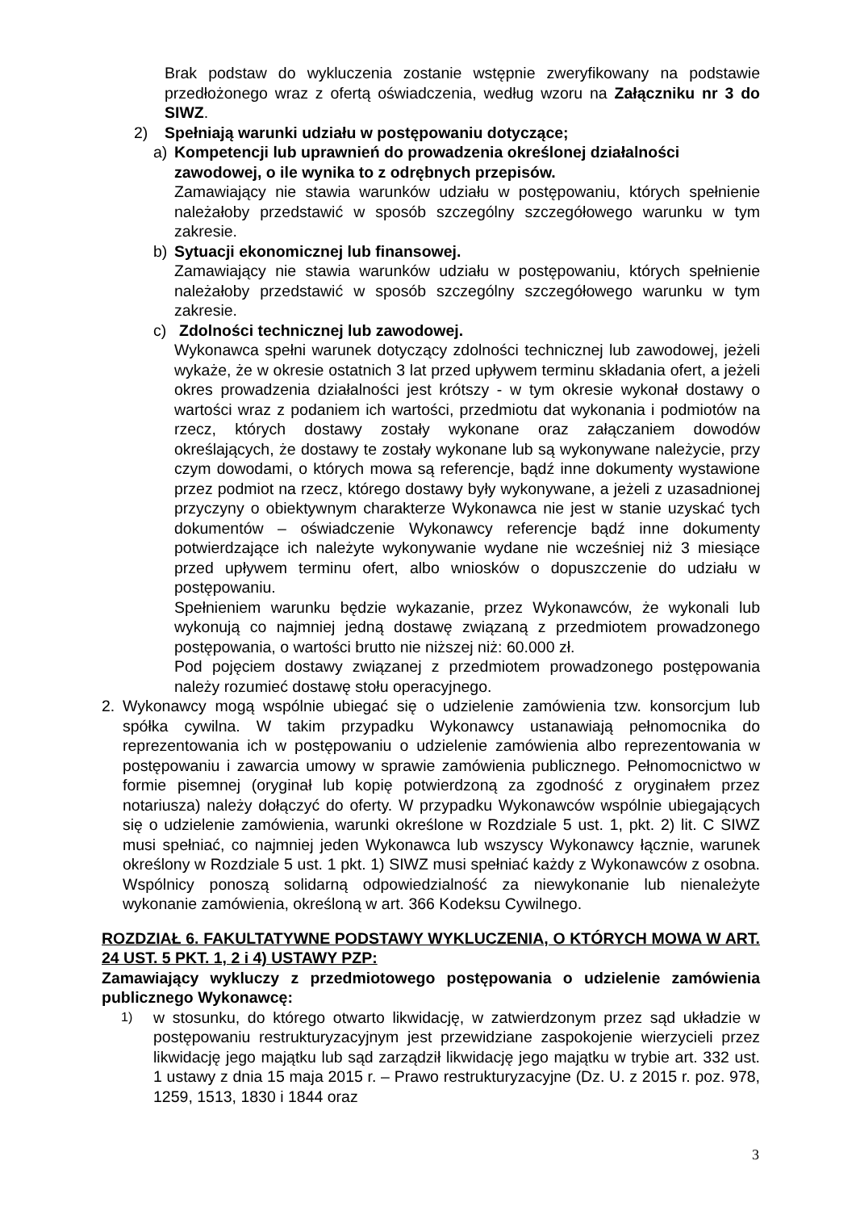Brak podstaw do wykluczenia zostanie wstępnie zweryfikowany na podstawie przedłożonego wraz z ofertą oświadczenia, według wzoru na Załączniku nr 3 do SIWZ.
2) Spełniają warunki udziału w postępowaniu dotyczące;
a) Kompetencji lub uprawnień do prowadzenia określonej działalności zawodowej, o ile wynika to z odrębnych przepisów.
Zamawiający nie stawia warunków udziału w postępowaniu, których spełnienie należałoby przedstawić w sposób szczególny szczegółowego warunku w tym zakresie.
b) Sytuacji ekonomicznej lub finansowej.
Zamawiający nie stawia warunków udziału w postępowaniu, których spełnienie należałoby przedstawić w sposób szczególny szczegółowego warunku w tym zakresie.
c) Zdolności technicznej lub zawodowej.
Wykonawca spełni warunek dotyczący zdolności technicznej lub zawodowej, jeżeli wykaże, że w okresie ostatnich 3 lat przed upływem terminu składania ofert, a jeżeli okres prowadzenia działalności jest krótszy - w tym okresie wykonał dostawy o wartości wraz z podaniem ich wartości, przedmiotu dat wykonania i podmiotów na rzecz, których dostawy zostały wykonane oraz załączaniem dowodów określających, że dostawy te zostały wykonane lub są wykonywane należycie, przy czym dowodami, o których mowa są referencje, bądź inne dokumenty wystawione przez podmiot na rzecz, którego dostawy były wykonywane, a jeżeli z uzasadnionej przyczyny o obiektywnym charakterze Wykonawca nie jest w stanie uzyskać tych dokumentów – oświadczenie Wykonawcy referencje bądź inne dokumenty potwierdzające ich należyte wykonywanie wydane nie wcześniej niż 3 miesiące przed upływem terminu ofert, albo wniosków o dopuszczenie do udziału w postępowaniu.
Spełnieniem warunku będzie wykazanie, przez Wykonawców, że wykonali lub wykonują co najmniej jedną dostawę związaną z przedmiotem prowadzonego postępowania, o wartości brutto nie niższej niż: 60.000 zł.
Pod pojęciem dostawy związanej z przedmiotem prowadzonego postępowania należy rozumieć dostawę stołu operacyjnego.
2. Wykonawcy mogą wspólnie ubiegać się o udzielenie zamówienia tzw. konsorcjum lub spółka cywilna. W takim przypadku Wykonawcy ustanawiają pełnomocnika do reprezentowania ich w postępowaniu o udzielenie zamówienia albo reprezentowania w postępowaniu i zawarcia umowy w sprawie zamówienia publicznego. Pełnomocnictwo w formie pisemnej (oryginał lub kopię potwierdzoną za zgodność z oryginałem przez notariusza) należy dołączyć do oferty. W przypadku Wykonawców wspólnie ubiegających się o udzielenie zamówienia, warunki określone w Rozdziale 5 ust. 1, pkt. 2) lit. C SIWZ musi spełniać, co najmniej jeden Wykonawca lub wszyscy Wykonawcy łącznie, warunek określony w Rozdziale 5 ust. 1 pkt. 1) SIWZ musi spełniać każdy z Wykonawców z osobna. Wspólnicy ponoszą solidarną odpowiedzialność za niewykonanie lub nienależyte wykonanie zamówienia, określoną w art. 366 Kodeksu Cywilnego.
ROZDZIAŁ 6. FAKULTATYWNE PODSTAWY WYKLUCZENIA, O KTÓRYCH MOWA W ART. 24 UST. 5 PKT. 1, 2 i 4) USTAWY PZP:
Zamawiający wykluczy z przedmiotowego postępowania o udzielenie zamówienia publicznego Wykonawcę:
1)
w stosunku, do którego otwarto likwidację, w zatwierdzonym przez sąd układzie w postępowaniu restrukturyzacyjnym jest przewidziane zaspokojenie wierzycieli przez likwidację jego majątku lub sąd zarządził likwidację jego majątku w trybie art. 332 ust. 1 ustawy z dnia 15 maja 2015 r. – Prawo restrukturyzacyjne (Dz. U. z 2015 r. poz. 978, 1259, 1513, 1830 i 1844 oraz
3